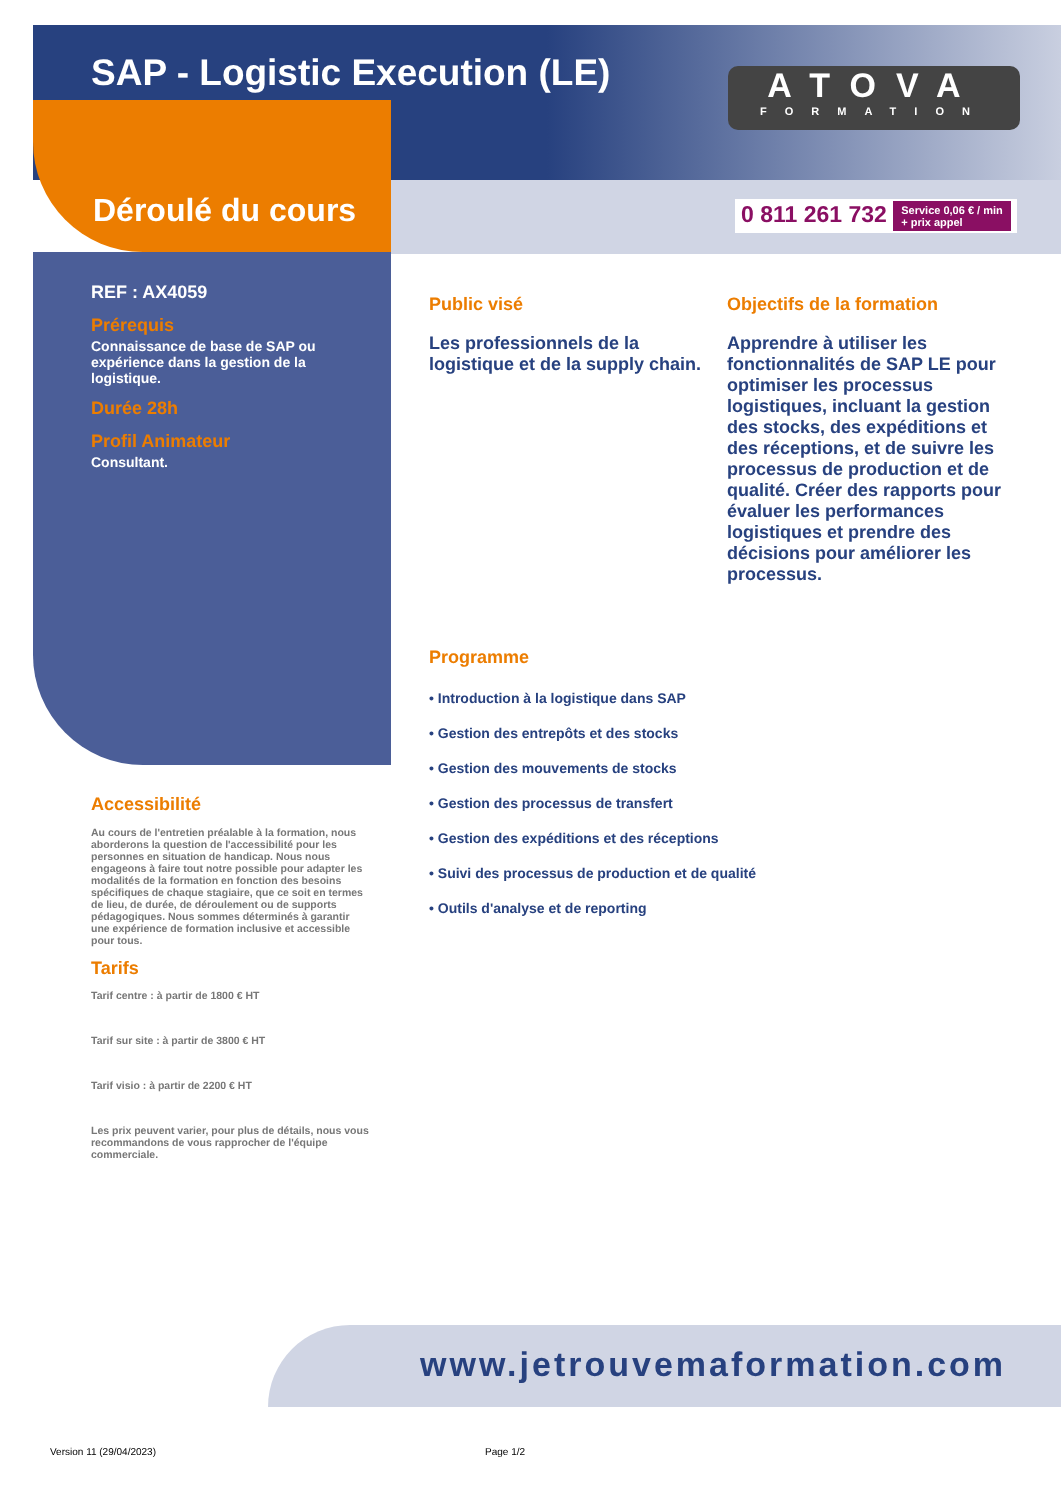SAP - Logistic Execution (LE)
ATOVA
FORMATION
Déroulé du cours
0 811 261 732 Service 0,06 € / min
+ prix appel
REF : AX4059
Prérequis
Connaissance de base de SAP ou expérience dans la gestion de la logistique.
Durée 28h
Profil Animateur
Consultant.
Accessibilité
Au cours de l'entretien préalable à la formation, nous aborderons la question de l'accessibilité pour les personnes en situation de handicap. Nous nous engageons à faire tout notre possible pour adapter les modalités de la formation en fonction des besoins spécifiques de chaque stagiaire, que ce soit en termes de lieu, de durée, de déroulement ou de supports pédagogiques. Nous sommes déterminés à garantir une expérience de formation inclusive et accessible pour tous.
Tarifs
Tarif centre : à partir de 1800 € HT
Tarif sur site : à partir de 3800 € HT
Tarif visio : à partir de 2200 € HT
Les prix peuvent varier, pour plus de détails, nous vous recommandons de vous rapprocher de l'équipe commerciale.
Public visé
Les professionnels de la logistique et de la supply chain.
Objectifs de la formation
Apprendre à utiliser les fonctionnalités de SAP LE pour optimiser les processus logistiques, incluant la gestion des stocks, des expéditions et des réceptions, et de suivre les processus de production et de qualité. Créer des rapports pour évaluer les performances logistiques et prendre des décisions pour améliorer les processus.
Programme
• Introduction à la logistique dans SAP
• Gestion des entrepôts et des stocks
• Gestion des mouvements de stocks
• Gestion des processus de transfert
• Gestion des expéditions et des réceptions
• Suivi des processus de production et de qualité
• Outils d'analyse et de reporting
www.jetrouvemaformation.com
Version 11 (29/04/2023) Page 1/2